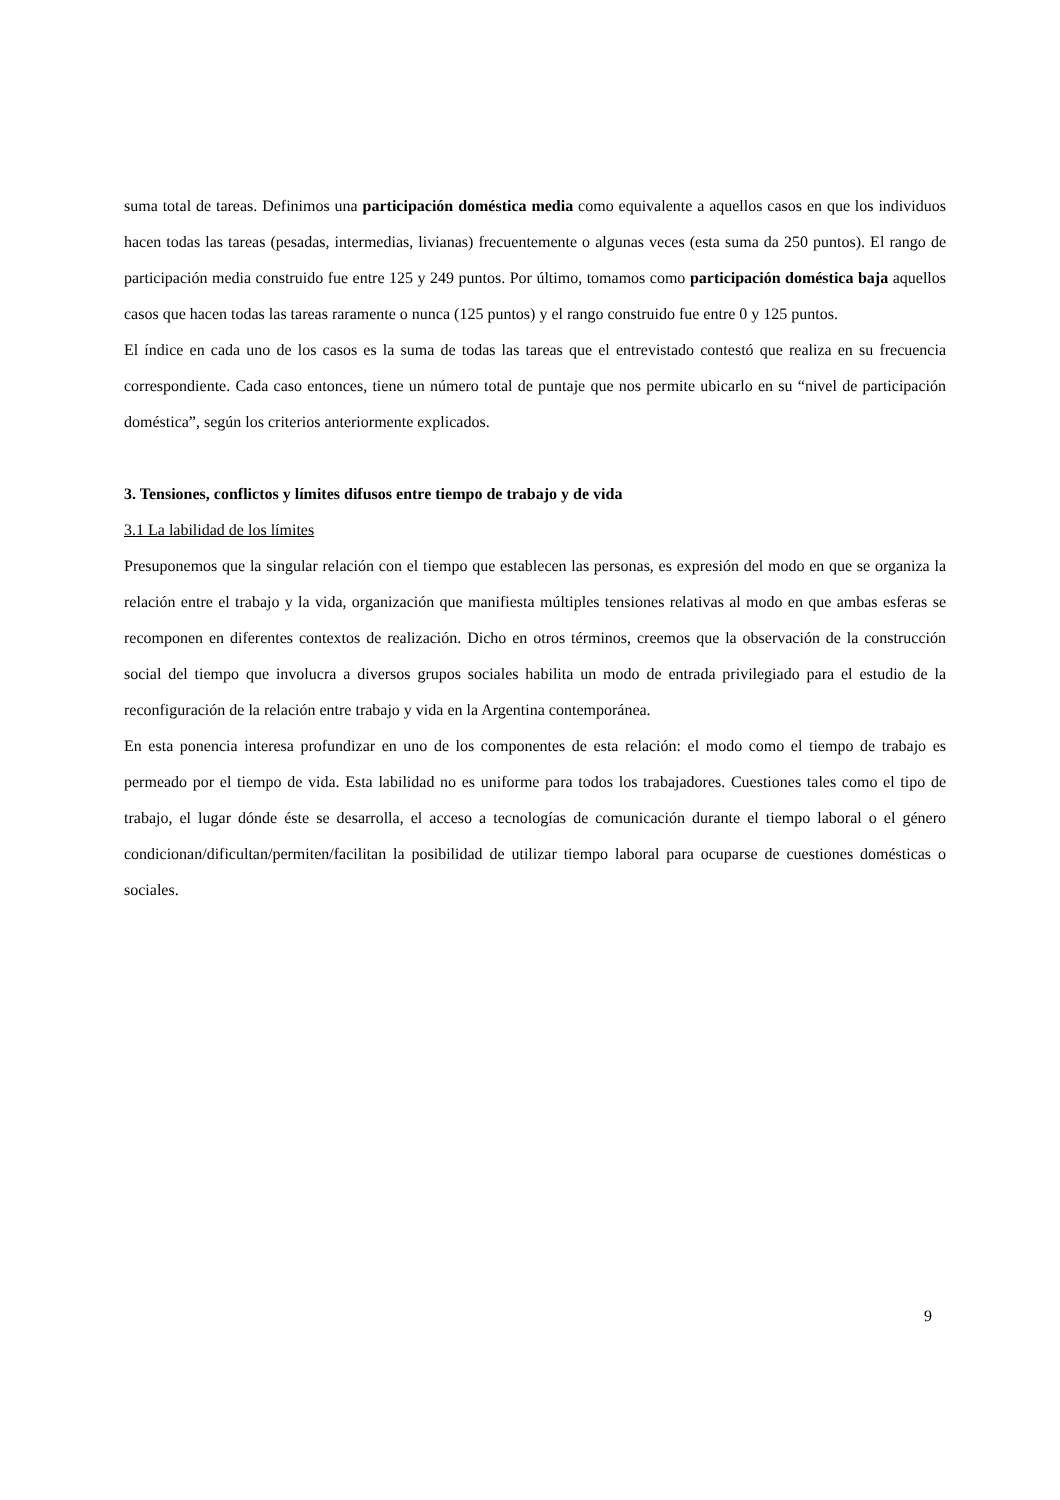suma total de tareas. Definimos una participación doméstica media como equivalente a aquellos casos en que los individuos hacen todas las tareas (pesadas, intermedias, livianas) frecuentemente o algunas veces (esta suma da 250 puntos). El rango de participación media construido fue entre 125 y 249 puntos. Por último, tomamos como participación doméstica baja aquellos casos que hacen todas las tareas raramente o nunca (125 puntos) y el rango construido fue entre 0 y 125 puntos.
El índice en cada uno de los casos es la suma de todas las tareas que el entrevistado contestó que realiza en su frecuencia correspondiente. Cada caso entonces, tiene un número total de puntaje que nos permite ubicarlo en su “nivel de participación doméstica”, según los criterios anteriormente explicados.
3. Tensiones, conflictos y límites difusos entre tiempo de trabajo y de vida
3.1 La labilidad de los límites
Presuponemos que la singular relación con el tiempo que establecen las personas, es expresión del modo en que se organiza la relación entre el trabajo y la vida, organización que manifiesta múltiples tensiones relativas al modo en que ambas esferas se recomponen en diferentes contextos de realización. Dicho en otros términos, creemos que la observación de la construcción social del tiempo que involucra a diversos grupos sociales habilita un modo de entrada privilegiado para el estudio de la reconfiguración de la relación entre trabajo y vida en la Argentina contemporánea.
En esta ponencia interesa profundizar en uno de los componentes de esta relación: el modo como el tiempo de trabajo es permeado por el tiempo de vida. Esta labilidad no es uniforme para todos los trabajadores. Cuestiones tales como el tipo de trabajo, el lugar dónde éste se desarrolla, el acceso a tecnologías de comunicación durante el tiempo laboral o el género condicionan/dificultan/permiten/facilitan la posibilidad de utilizar tiempo laboral para ocuparse de cuestiones domésticas o sociales.
9